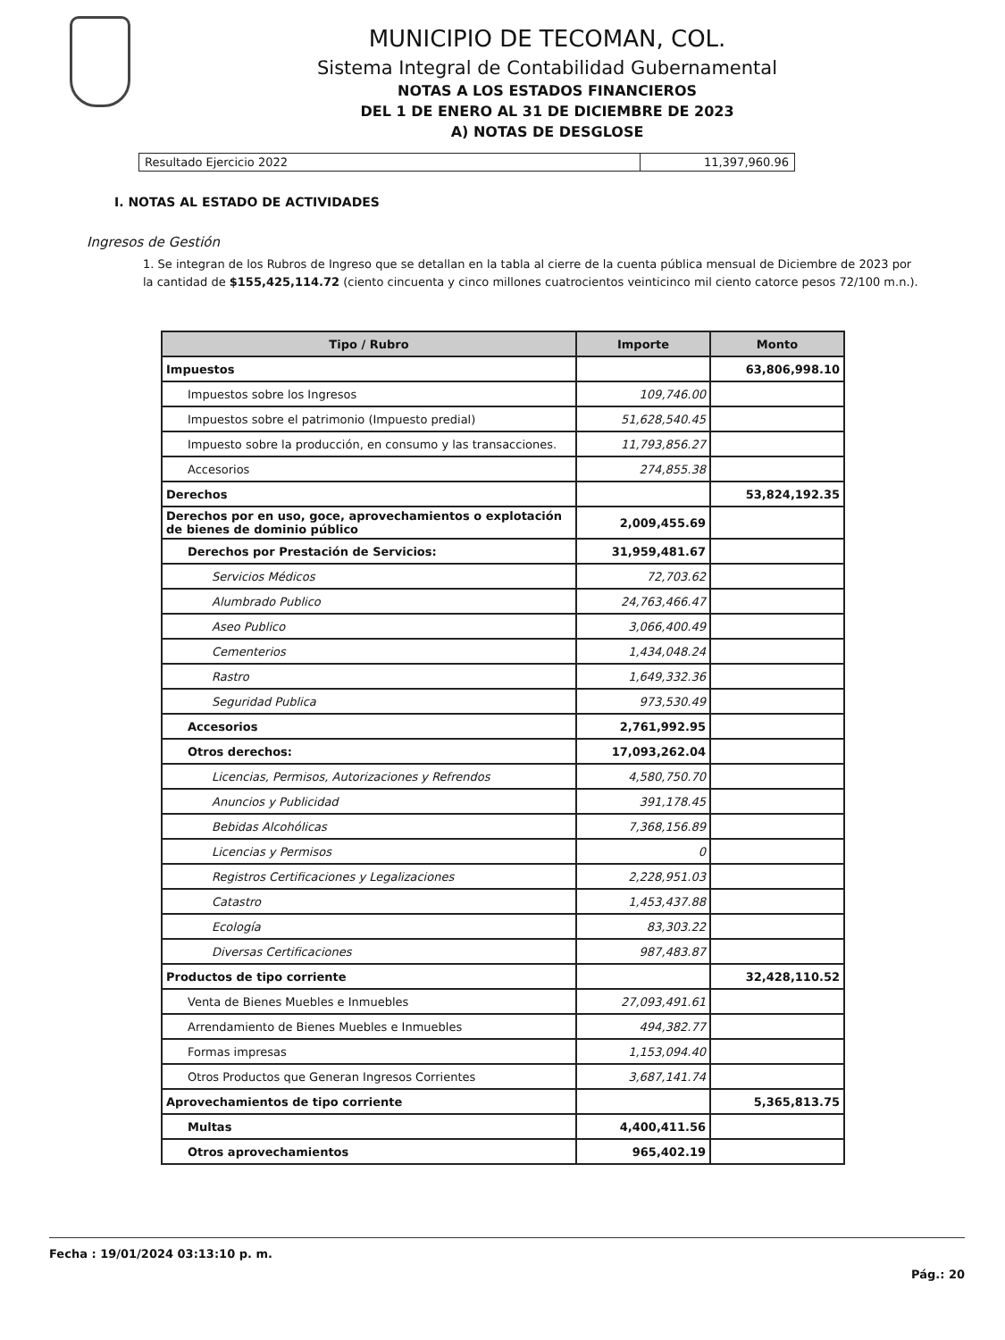MUNICIPIO DE TECOMAN, COL.
Sistema Integral de Contabilidad Gubernamental
NOTAS A LOS ESTADOS FINANCIEROS
DEL 1 DE ENERO AL 31 DE DICIEMBRE DE 2023
A) NOTAS DE DESGLOSE
| Resultado Ejercicio 2022 | 11,397,960.96 |
I. NOTAS AL ESTADO DE ACTIVIDADES
Ingresos de Gestión
1. Se integran de los Rubros de Ingreso que se detallan en la tabla al cierre de la cuenta pública mensual de Diciembre de 2023 por la cantidad de $155,425,114.72 (ciento cincuenta y cinco millones cuatrocientos veinticinco mil ciento catorce pesos 72/100 m.n.).
| Tipo / Rubro | Importe | Monto |
| --- | --- | --- |
| Impuestos | | 63,806,998.10 |
| Impuestos sobre los Ingresos | 109,746.00 | |
| Impuestos sobre el patrimonio (Impuesto predial) | 51,628,540.45 | |
| Impuesto sobre la producción, en consumo y las transacciones. | 11,793,856.27 | |
| Accesorios | 274,855.38 | |
| Derechos | | 53,824,192.35 |
| Derechos por en uso, goce, aprovechamientos o explotación de bienes de dominio público | 2,009,455.69 | |
| Derechos por Prestación de Servicios: | 31,959,481.67 | |
| Servicios Médicos | 72,703.62 | |
| Alumbrado Publico | 24,763,466.47 | |
| Aseo Publico | 3,066,400.49 | |
| Cementerios | 1,434,048.24 | |
| Rastro | 1,649,332.36 | |
| Seguridad Publica | 973,530.49 | |
| Accesorios | 2,761,992.95 | |
| Otros derechos: | 17,093,262.04 | |
| Licencias, Permisos, Autorizaciones y Refrendos | 4,580,750.70 | |
| Anuncios y Publicidad | 391,178.45 | |
| Bebidas Alcohólicas | 7,368,156.89 | |
| Licencias y Permisos | 0 | |
| Registros Certificaciones y Legalizaciones | 2,228,951.03 | |
| Catastro | 1,453,437.88 | |
| Ecología | 83,303.22 | |
| Diversas Certificaciones | 987,483.87 | |
| Productos de tipo corriente | | 32,428,110.52 |
| Venta de Bienes Muebles e Inmuebles | 27,093,491.61 | |
| Arrendamiento de Bienes Muebles e Inmuebles | 494,382.77 | |
| Formas impresas | 1,153,094.40 | |
| Otros Productos que Generan Ingresos Corrientes | 3,687,141.74 | |
| Aprovechamientos de tipo corriente | | 5,365,813.75 |
| Multas | 4,400,411.56 | |
| Otros aprovechamientos | 965,402.19 | |
Fecha : 19/01/2024 03:13:10 p. m.
Pág.: 20